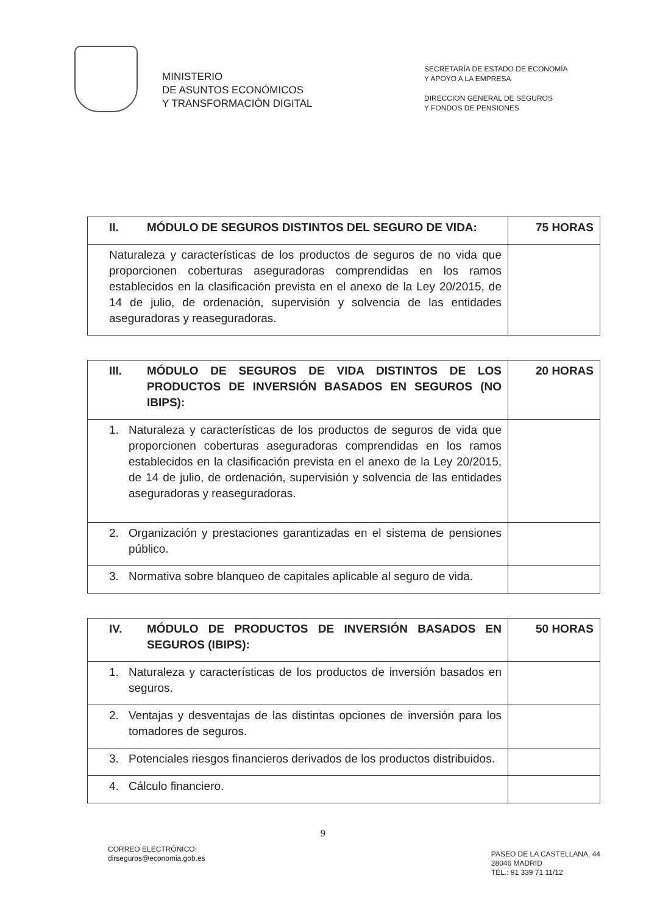MINISTERIO
DE ASUNTOS ECONÓMICOS
Y TRANSFORMACIÓN DIGITAL
SECRETARÍA DE ESTADO DE ECONOMÍA
Y APOYO A LA EMPRESA
DIRECCION GENERAL DE SEGUROS
Y FONDOS DE PENSIONES
| II. MÓDULO DE SEGUROS DISTINTOS DEL SEGURO DE VIDA: | 75 HORAS |
| Naturaleza y características de los productos de seguros de no vida que proporcionen coberturas aseguradoras comprendidas en los ramos establecidos en la clasificación prevista en el anexo de la Ley 20/2015, de 14 de julio, de ordenación, supervisión y solvencia de las entidades aseguradoras y reaseguradoras. | |
| III. MÓDULO DE SEGUROS DE VIDA DISTINTOS DE LOS PRODUCTOS DE INVERSIÓN BASADOS EN SEGUROS (NO IBIPS): | 20 HORAS |
| 1. Naturaleza y características de los productos de seguros de vida que proporcionen coberturas aseguradoras comprendidas en los ramos establecidos en la clasificación prevista en el anexo de la Ley 20/2015, de 14 de julio, de ordenación, supervisión y solvencia de las entidades aseguradoras y reaseguradoras. | |
| 2. Organización y prestaciones garantizadas en el sistema de pensiones público. | |
| 3. Normativa sobre blanqueo de capitales aplicable al seguro de vida. | |
| IV. MÓDULO DE PRODUCTOS DE INVERSIÓN BASADOS EN SEGUROS (IBIPS): | 50 HORAS |
| 1. Naturaleza y características de los productos de inversión basados en seguros. | |
| 2. Ventajas y desventajas de las distintas opciones de inversión para los tomadores de seguros. | |
| 3. Potenciales riesgos financieros derivados de los productos distribuidos. | |
| 4. Cálculo financiero. | |
9
CORREO ELECTRÓNICO:
dirseguros@economia.gob.es
PASEO DE LA CASTELLANA, 44
28046 MADRID
TEL.: 91 339 71 11/12